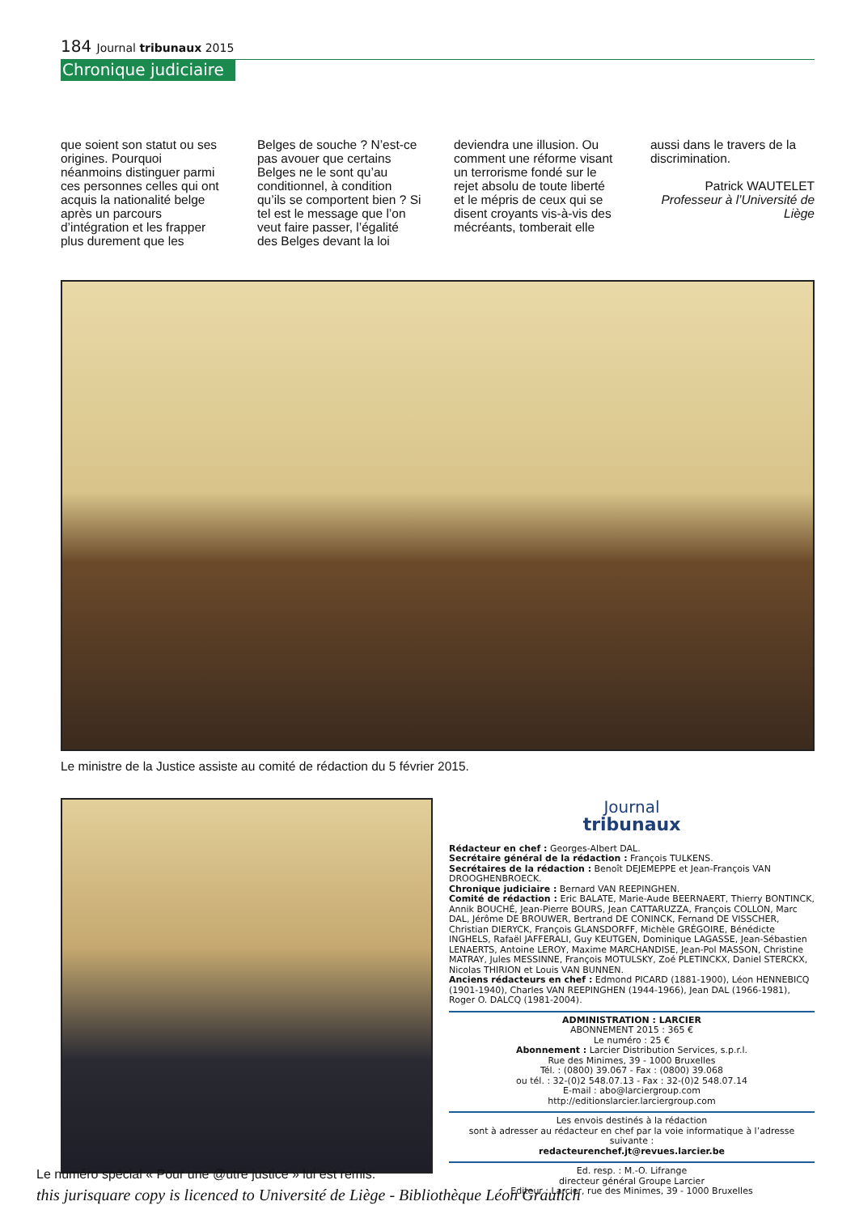184 Journal tribunaux 2015
Chronique judiciaire
que soient son statut ou ses origines. Pourquoi néanmoins distinguer parmi ces personnes celles qui ont acquis la nationalité belge après un parcours d’intégration et les frapper plus durement que les Belges de souche ? N’est-ce pas avouer que certains Belges ne le sont qu’au conditionnel, à condition qu’ils se comportent bien ? Si tel est le message que l’on veut faire passer, l’égalité des Belges devant la loi deviendra une illusion. Ou comment une réforme visant un terrorisme fondé sur le rejet absolu de toute liberté et le mépris de ceux qui se disent croyants vis-à-vis des mécréants, tomberait elle aussi dans le travers de la discrimination.
Patrick WAUTELET
Professeur à l’Université de Liège
Le ministre de la Justice assiste au comité de rédaction du 5 février 2015.
Journal
tribunaux
Rédacteur en chef : Georges-Albert DAL.
Secrétaire général de la rédaction : François TULKENS.
Secrétaires de la rédaction : Benoît DEJEMEPPE et Jean-François VAN DROOGHENBROECK.
Chronique judiciaire : Bernard VAN REEPINGHEN.
Comité de rédaction : Eric BALATE, Marie-Aude BEERNAERT, Thierry BONTINCK, Annik BOUCHÉ, Jean-Pierre BOURS, Jean CATTARUZZA, François COLLON, Marc DAL, Jérôme DE BROUWER, Bertrand DE CONINCK, Fernand DE VISSCHER, Christian DIERYCK, François GLANSDORFF, Michèle GRÉGOIRE, Bénédicte INGHELS, Rafaël JAFFERALI, Guy KEUTGEN, Dominique LAGASSE, Jean-Sébastien LENAERTS, Antoine LEROY, Maxime MARCHANDISE, Jean-Pol MASSON, Christine MATRAY, Jules MESSINNE, François MOTULSKY, Zoé PLETINCKX, Daniel STERCKX, Nicolas THIRION et Louis VAN BUNNEN.
Anciens rédacteurs en chef : Edmond PICARD (1881-1900), Léon HENNEBICQ (1901-1940), Charles VAN REEPINGHEN (1944-1966), Jean DAL (1966-1981), Roger O. DALCQ (1981-2004).
ADMINISTRATION : LARCIER
ABONNEMENT 2015 : 365 €
Le numéro : 25 €
Abonnement : Larcier Distribution Services, s.p.r.l.
Rue des Minimes, 39 - 1000 Bruxelles
Tél. : (0800) 39.067 - Fax : (0800) 39.068
ou tél. : 32-(0)2 548.07.13 - Fax : 32-(0)2 548.07.14
E-mail : abo@larciergroup.com
http://editionslarcier.larciergroup.com
Les envois destinés à la rédaction
sont à adresser au rédacteur en chef par la voie informatique à l’adresse suivante :
redacteurenchef.jt@revues.larcier.be
Ed. resp. : M.-O. Lifrange
directeur général Groupe Larcier
Editeur : Larcier, rue des Minimes, 39 - 1000 Bruxelles
Le numéro spécial « Pour une @utre justice » lui est remis.
this jurisquare copy is licenced to Université de Liège - Bibliothèque Léon Graulich